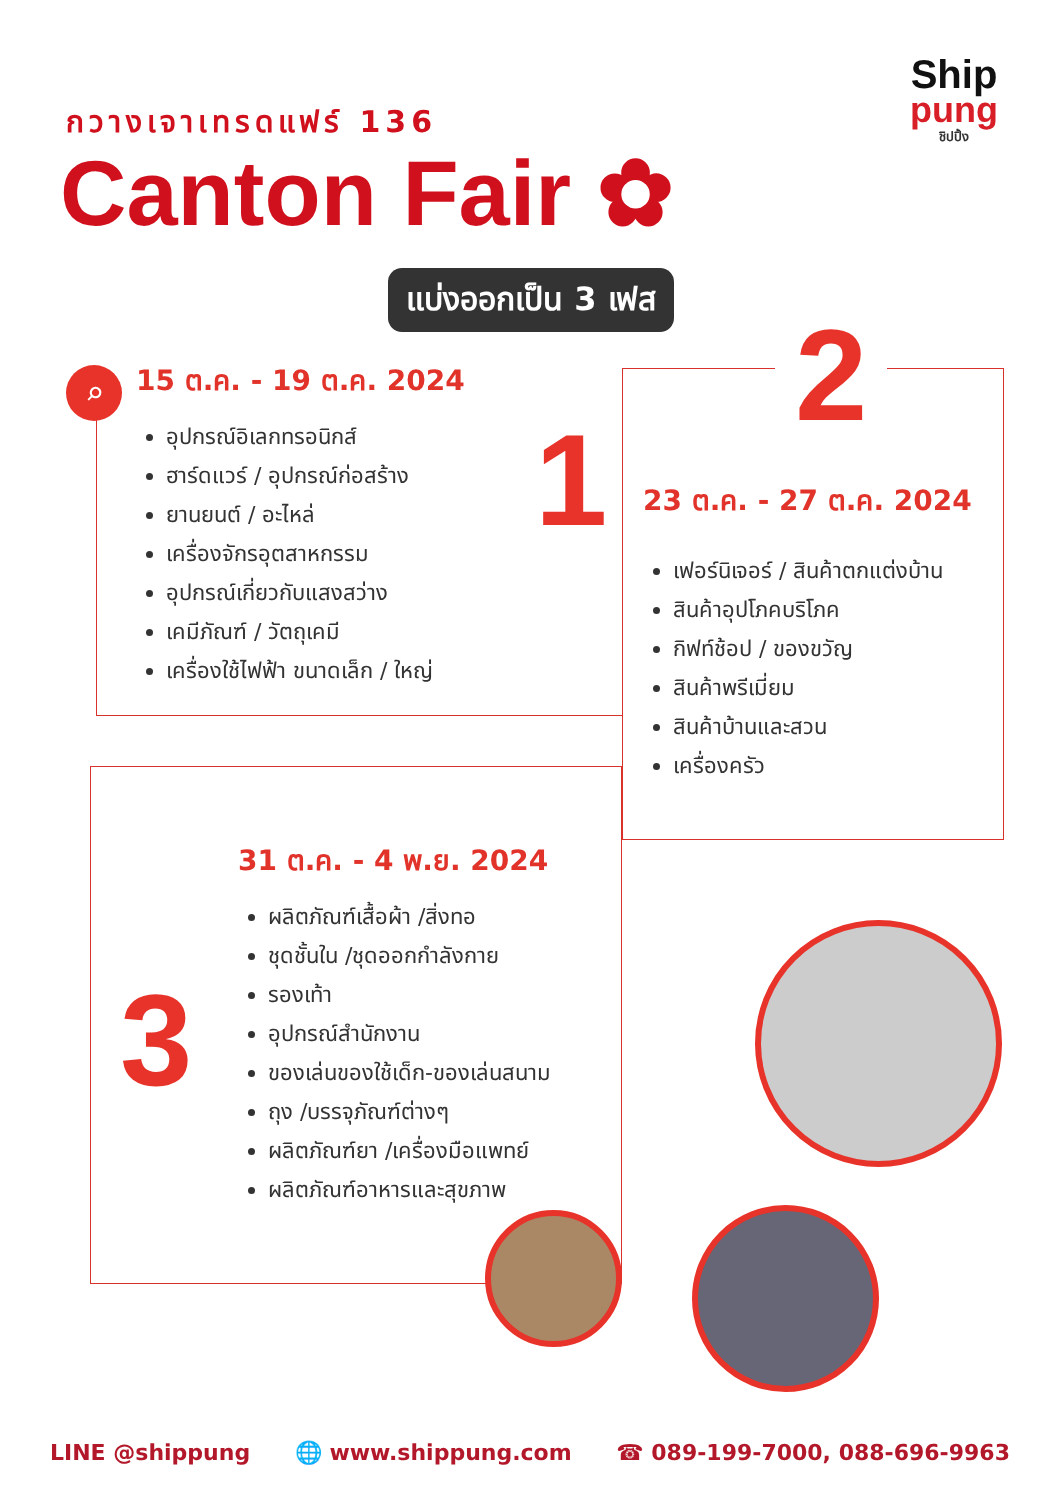Ship
pung
ชิปปิ้ง
กวางเจาเทรดแฟร์ 136
Canton Fair ✿
แบ่งออกเป็น 3 เฟส
15 ต.ค. - 19 ต.ค. 2024
อุปกรณ์อิเลกทรอนิกส์
ฮาร์ดแวร์ / อุปกรณ์ก่อสร้าง
ยานยนต์ / อะไหล่
เครื่องจักรอุตสาหกรรม
อุปกรณ์เกี่ยวกับแสงสว่าง
เคมีภัณฑ์ / วัตถุเคมี
เครื่องใช้ไฟฟ้า ขนาดเล็ก / ใหญ่
⌕
1
2
23 ต.ค. - 27 ต.ค. 2024
เฟอร์นิเจอร์ / สินค้าตกแต่งบ้าน
สินค้าอุปโภคบริโภค
กิฟท์ช้อป / ของขวัญ
สินค้าพรีเมี่ยม
สินค้าบ้านและสวน
เครื่องครัว
3
31 ต.ค. - 4 พ.ย. 2024
ผลิตภัณฑ์เสื้อผ้า /สิ่งทอ
ชุดชั้นใน /ชุดออกกำลังกาย
รองเท้า
อุปกรณ์สำนักงาน
ของเล่นของใช้เด็ก-ของเล่นสนาม
ถุง /บรรจุภัณฑ์ต่างๆ
ผลิตภัณฑ์ยา /เครื่องมือแพทย์
ผลิตภัณฑ์อาหารและสุขภาพ
LINE @shippung 🌐 www.shippung.com ☎ 089-199-7000, 088-696-9963